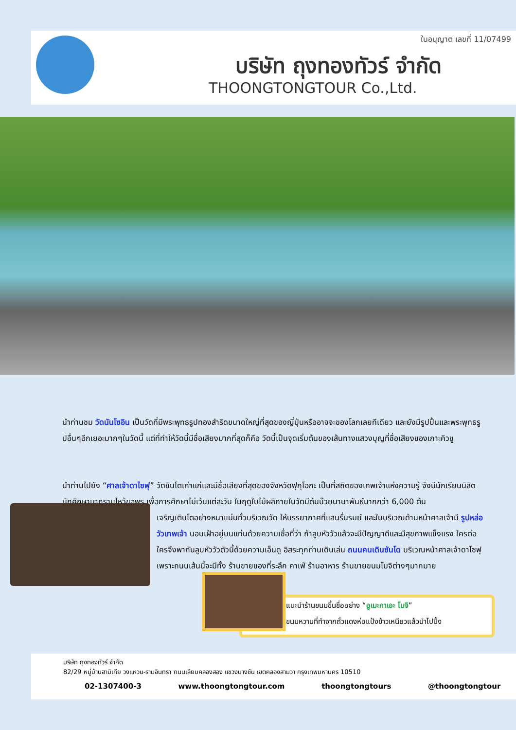ใบอนุญาต เลขที่ 11/07499
บริษัท ถุงทองทัวร์ จำกัด
THOONGTONGTOUR Co.,Ltd.
นำท่านชม วัดนันโซอิน เป็นวัดที่มีพระพุทธรูปทองสำริดขนาดใหญ่ที่สุดของญี่ปุ่นหรืออาจจะของโลกเลยทีเดียว และยังมีรูปปั้นและพระพุทธรูปอื่นๆอีกเยอะมากๆในวัดนี้ แต่ที่ทำให้วัดนี้มีชื่อเสียงมากที่สุดก็คือ วัดนี้เป็นจุดเริ่มต้นของเส้นทางแสวงบุญที่ชื่อเสียงของเกาะคิวชู
นำท่านไปยัง “ศาลเจ้าดาไซฟุ” วัดชินโตเก่าแก่และมีชื่อเสียงที่สุดของจังหวัดฟุกุโอกะ เป็นที่สถิตของเทพเจ้าแห่งความรู้ จึงมีนักเรียนนิสิต นักศึกษามากราบไหว้ขอพร เพื่อการศึกษาไม่เว้นแต่ละวัน ในฤดูใบไม้ผลิภายในวัดมีต้นบ๊วยนานาพันธ์มากกว่า 6,000 ต้น
เจริญเติบโตอย่างหนาแน่นทั่วบริเวณวัด ให้บรรยากาศที่แสนรื่นรมย์ และในบริเวณด้านหน้าศาลเจ้ามี รูปหล่อวัวเทพเจ้า นอนเฝ้าอยู่บนแท่นด้วยความเชื่อที่ว่า ถ้าลูบหัววัวแล้วจะมีปัญญาดีและมีสุขภาพแข็งแรง ใครต่อใครจึงพากันลูบหัววัวตัวนี้ด้วยความเอ็นดู อิสระทุกท่านเดินเล่น ถนนคนเดินซันโด บริเวณหน้าศาลเจ้าดาไซฟุ เพราะถนนเส้นนี้จะมีทั้ง ร้านขายของที่ระลึก คาเฟ่ ร้านอาหาร ร้านขายขนมโมจิต่างๆมากมาย
แนะนำร้านขนมขึ้นชื่ออย่าง “อูเมะกาเอะ โมจิ”
ขนมหวานที่ทำจากถั่วแดงห่อแป้งข้าวเหนียวแล้วนำไปปิ้ง
บริษัท ถุงทองทัวร์ จำกัด
82/29 หมู่บ้านฮาบิเทีย วงแหวน-รามอินทรา ถนนเลียบคลองสอง แขวงบางชัน เขตคลองสามวา กรุงเทพมหานคร 10510
02-1307400-3 www.thoongtongtour.com thoongtongtours @thoongtongtour